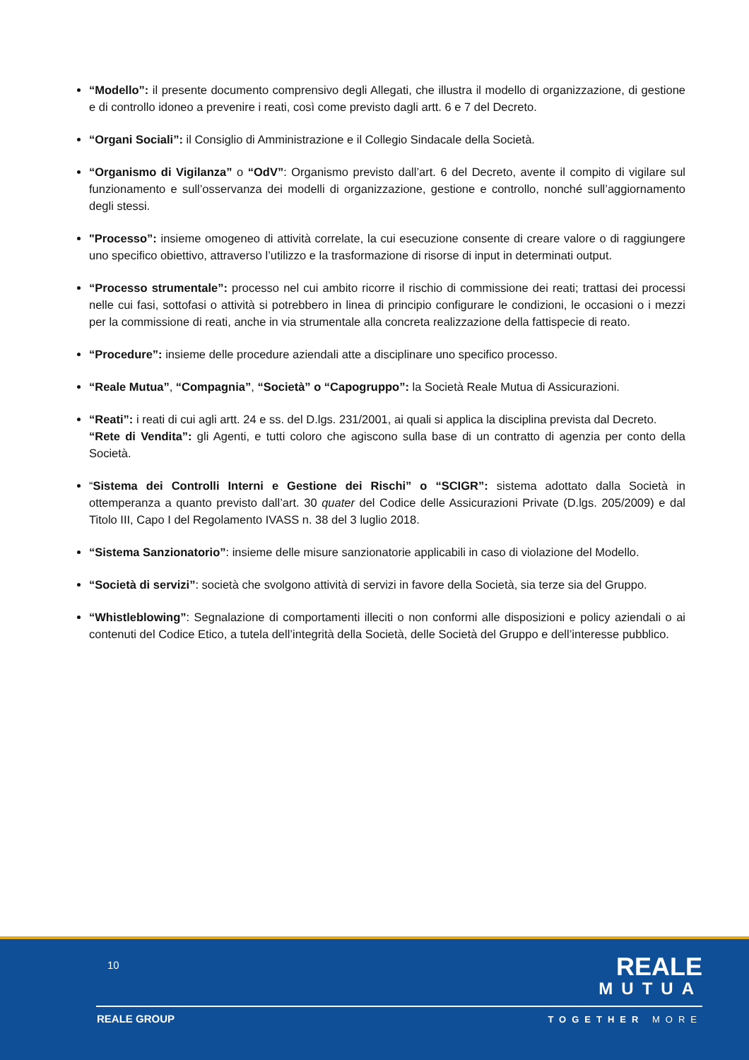“Modello”: il presente documento comprensivo degli Allegati, che illustra il modello di organizzazione, di gestione e di controllo idoneo a prevenire i reati, così come previsto dagli artt. 6 e 7 del Decreto.
“Organi Sociali”: il Consiglio di Amministrazione e il Collegio Sindacale della Società.
“Organismo di Vigilanza” o “OdV”: Organismo previsto dall’art. 6 del Decreto, avente il compito di vigilare sul funzionamento e sull’osservanza dei modelli di organizzazione, gestione e controllo, nonché sull’aggiornamento degli stessi.
"Processo”: insieme omogeneo di attività correlate, la cui esecuzione consente di creare valore o di raggiungere uno specifico obiettivo, attraverso l’utilizzo e la trasformazione di risorse di input in determinati output.
“Processo strumentale”: processo nel cui ambito ricorre il rischio di commissione dei reati; trattasi dei processi nelle cui fasi, sottofasi o attività si potrebbero in linea di principio configurare le condizioni, le occasioni o i mezzi per la commissione di reati, anche in via strumentale alla concreta realizzazione della fattispecie di reato.
“Procedure”: insieme delle procedure aziendali atte a disciplinare uno specifico processo.
“Reale Mutua”, “Compagnia”, “Società” o “Capogruppo”: la Società Reale Mutua di Assicurazioni.
“Reati”: i reati di cui agli artt. 24 e ss. del D.lgs. 231/2001, ai quali si applica la disciplina prevista dal Decreto.
“Rete di Vendita”: gli Agenti, e tutti coloro che agiscono sulla base di un contratto di agenzia per conto della Società.
“Sistema dei Controlli Interni e Gestione dei Rischi” o “SCIGR”: sistema adottato dalla Società in ottemperanza a quanto previsto dall’art. 30 quater del Codice delle Assicurazioni Private (D.lgs. 205/2009) e dal Titolo III, Capo I del Regolamento IVASS n. 38 del 3 luglio 2018.
“Sistema Sanzionatorio”: insieme delle misure sanzionatorie applicabili in caso di violazione del Modello.
“Società di servizi”: società che svolgono attività di servizi in favore della Società, sia terze sia del Gruppo.
“Whistleblowing”: Segnalazione di comportamenti illeciti o non conformi alle disposizioni e policy aziendali o ai contenuti del Codice Etico, a tutela dell’integrità della Società, delle Società del Gruppo e dell’interesse pubblico.
10
REALE
MUTUA
REALE GROUP TOGETHER MORE